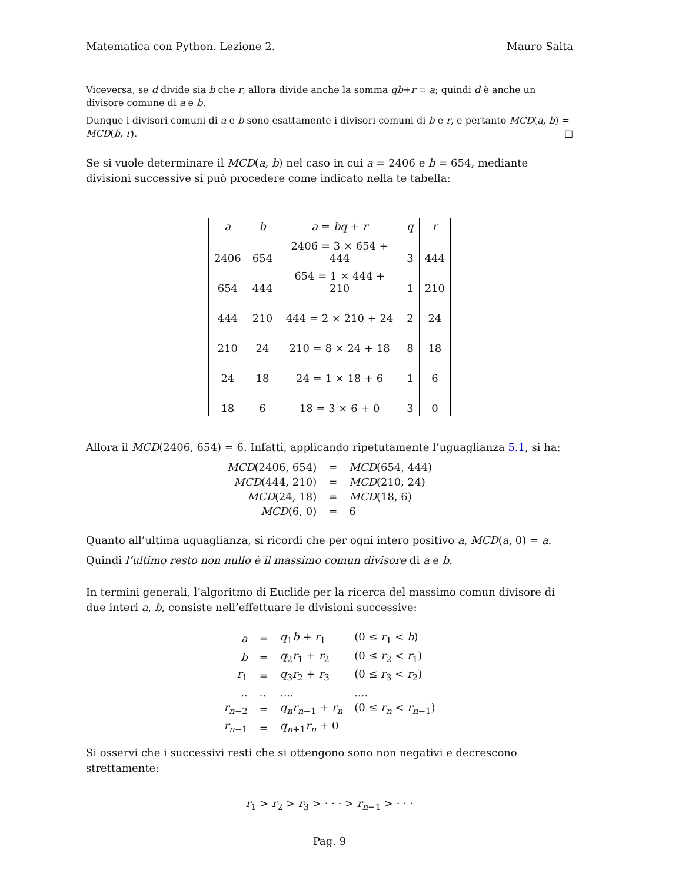Matematica con Python. Lezione 2. Mauro Saita
Viceversa, se d divide sia b che r, allora divide anche la somma qb+r = a; quindi d è anche un divisore comune di a e b.
Dunque i divisori comuni di a e b sono esattamente i divisori comuni di b e r, e pertanto MCD(a, b) = MCD(b, r). □
Se si vuole determinare il MCD(a, b) nel caso in cui a = 2406 e b = 654, mediante divisioni successive si può procedere come indicato nella te tabella:
| a | b | a = bq + r | q | r |
| --- | --- | --- | --- | --- |
| 2406 | 654 | 2406 = 3 × 654 + 444 | 3 | 444 |
| 654 | 444 | 654 = 1 × 444 + 210 | 1 | 210 |
| 444 | 210 | 444 = 2 × 210 + 24 | 2 | 24 |
| 210 | 24 | 210 = 8 × 24 + 18 | 8 | 18 |
| 24 | 18 | 24 = 1 × 18 + 6 | 1 | 6 |
| 18 | 6 | 18 = 3 × 6 + 0 | 3 | 0 |
Allora il MCD(2406, 654) = 6. Infatti, applicando ripetutamente l’uguaglianza 5.1, si ha:
| MCD (2406, 654) | = | MCD (654, 444) |
| MCD (444, 210) | = | MCD (210, 24) |
| MCD (24, 18) | = | MCD (18, 6) |
| MCD (6, 0) | = | 6 |
Quanto all’ultima uguaglianza, si ricordi che per ogni intero positivo a, MCD(a, 0) = a.
Quindi l’ultimo resto non nullo è il massimo comun divisore di a e b.
In termini generali, l’algoritmo di Euclide per la ricerca del massimo comun divisore di due interi a, b, consiste nell’effettuare le divisioni successive:
| a | = | q<sub>1</sub> b + r<sub>1</sub> | (0 ≤ r<sub>1</sub> < b ) |
| b | = | q<sub>2</sub> r<sub>1</sub> + r<sub>2</sub> | (0 ≤ r<sub>2</sub> < r<sub>1</sub>) |
| r<sub>1</sub> | = | q<sub>3</sub> r<sub>2</sub> + r<sub>3</sub> | (0 ≤ r<sub>3</sub> < r<sub>2</sub>) |
| .. | .. | .... | .... |
| r<sub>n−2</sub> | = | q<sub>n</sub>r<sub>n−1</sub> + r<sub>n</sub> | (0 ≤ r<sub>n</sub> < r<sub>n−1</sub>) |
| r<sub>n−1</sub> | = | q<sub>n+1</sub> r<sub>n</sub> + 0 | |
Si osservi che i successivi resti che si ottengono sono non negativi e decrescono strettamente:
r<sub>1</sub> > r<sub>2</sub> > r<sub>3</sub> > · · · > r<sub>n−1</sub> > · · ·
Pag. 9